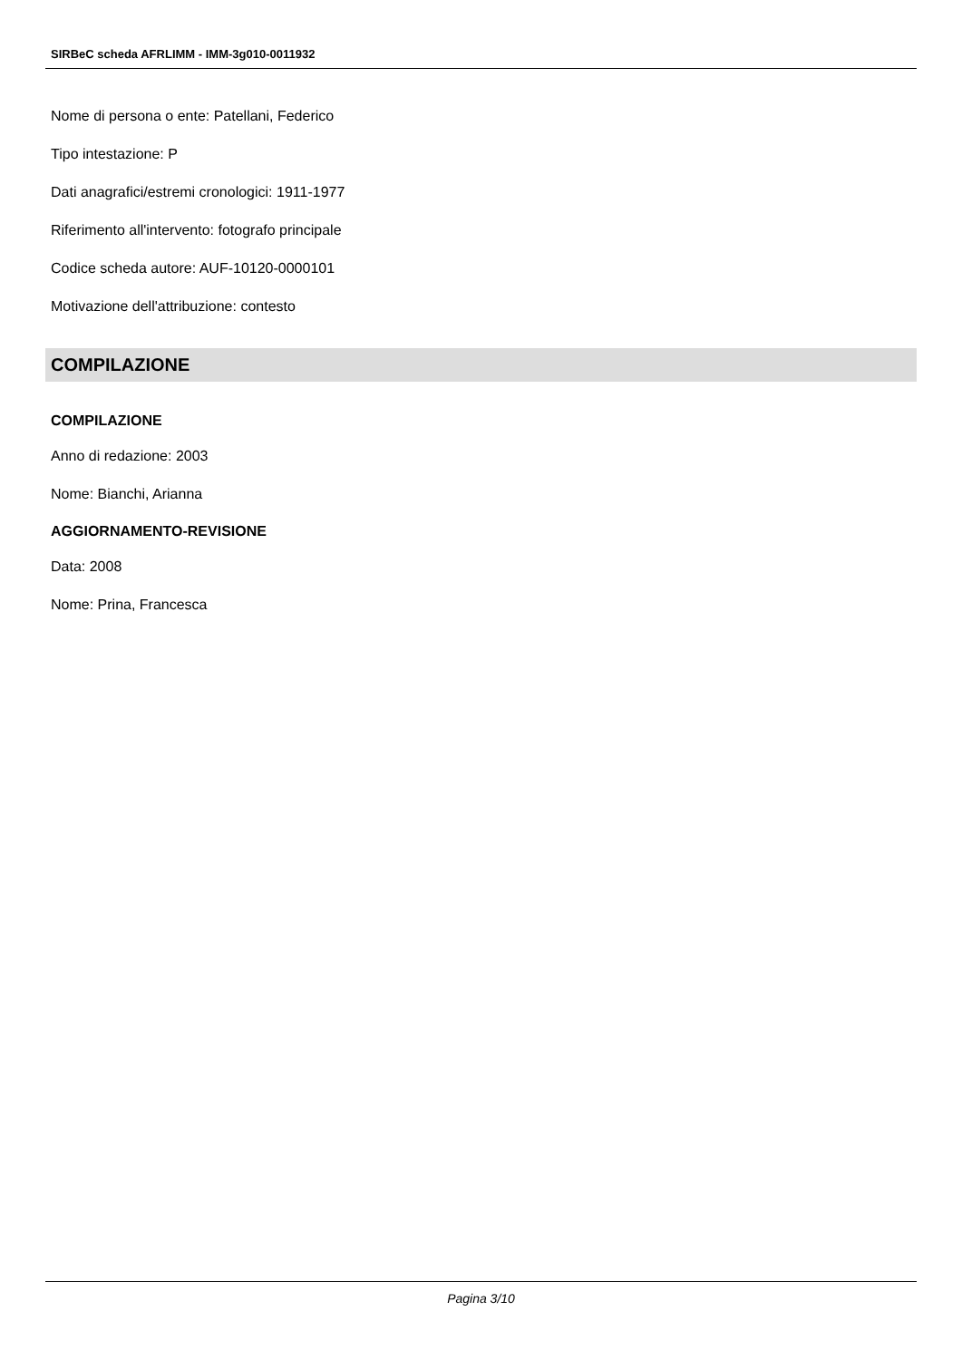SIRBeC scheda AFRLIMM - IMM-3g010-0011932
Nome di persona o ente: Patellani, Federico
Tipo intestazione: P
Dati anagrafici/estremi cronologici: 1911-1977
Riferimento all'intervento: fotografo principale
Codice scheda autore: AUF-10120-0000101
Motivazione dell'attribuzione: contesto
COMPILAZIONE
COMPILAZIONE
Anno di redazione: 2003
Nome: Bianchi, Arianna
AGGIORNAMENTO-REVISIONE
Data: 2008
Nome: Prina, Francesca
Pagina 3/10